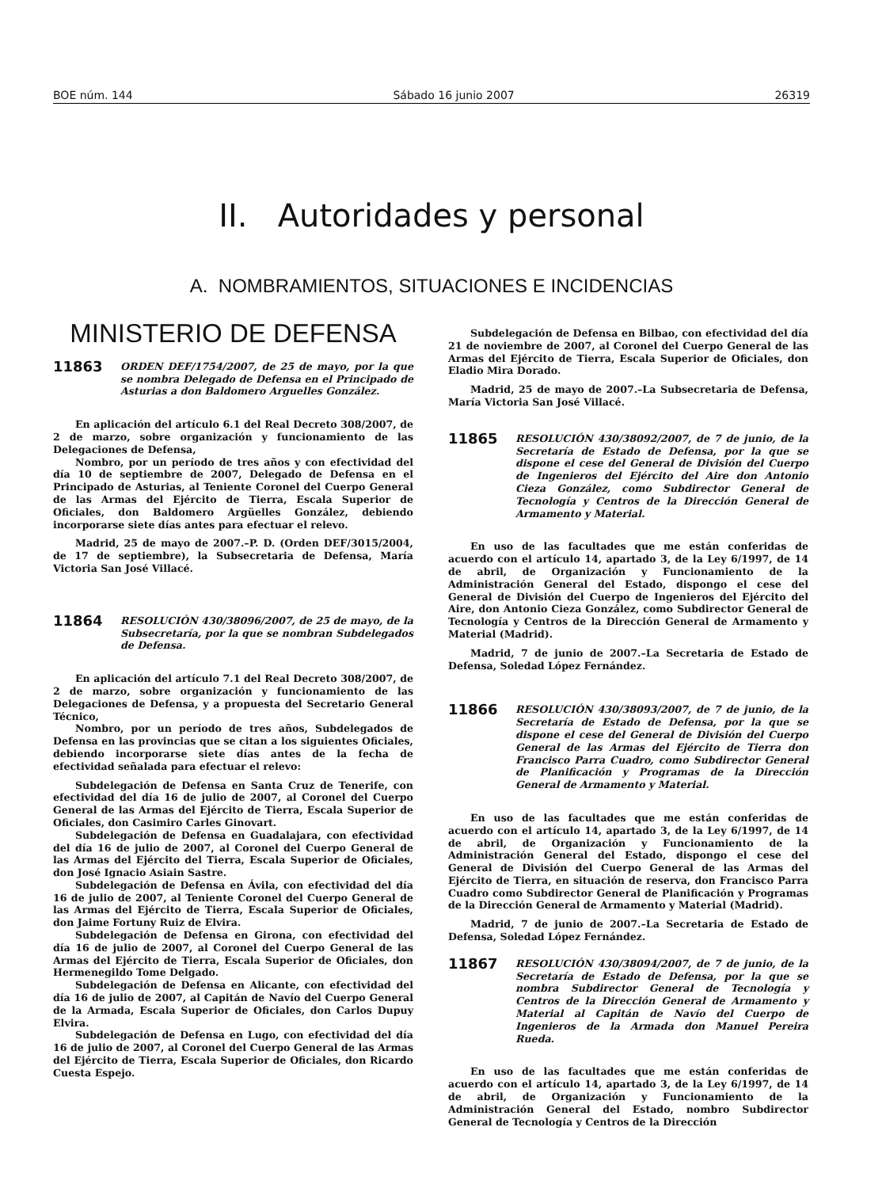BOE núm. 144 Sábado 16 junio 2007 26319
II. Autoridades y personal
A. NOMBRAMIENTOS, SITUACIONES E INCIDENCIAS
MINISTERIO DE DEFENSA
11863
ORDEN DEF/1754/2007, de 25 de mayo, por la que se nombra Delegado de Defensa en el Principado de Asturias a don Baldomero Arguelles González.
En aplicación del artículo 6.1 del Real Decreto 308/2007, de 2 de marzo, sobre organización y funcionamiento de las Delegaciones de Defensa,
Nombro, por un período de tres años y con efectividad del día 10 de septiembre de 2007, Delegado de Defensa en el Principado de Asturias, al Teniente Coronel del Cuerpo General de las Armas del Ejército de Tierra, Escala Superior de Oficiales, don Baldomero Argüelles González, debiendo incorporarse siete días antes para efectuar el relevo.
Madrid, 25 de mayo de 2007.–P. D. (Orden DEF/3015/2004, de 17 de septiembre), la Subsecretaria de Defensa, María Victoria San José Villacé.
11864
RESOLUCIÓN 430/38096/2007, de 25 de mayo, de la Subsecretaría, por la que se nombran Subdelegados de Defensa.
En aplicación del artículo 7.1 del Real Decreto 308/2007, de 2 de marzo, sobre organización y funcionamiento de las Delegaciones de Defensa, y a propuesta del Secretario General Técnico,
Nombro, por un período de tres años, Subdelegados de Defensa en las provincias que se citan a los siguientes Oficiales, debiendo incorporarse siete días antes de la fecha de efectividad señalada para efectuar el relevo:
Subdelegación de Defensa en Santa Cruz de Tenerife, con efectividad del día 16 de julio de 2007, al Coronel del Cuerpo General de las Armas del Ejército de Tierra, Escala Superior de Oficiales, don Casimiro Carles Ginovart.
Subdelegación de Defensa en Guadalajara, con efectividad del día 16 de julio de 2007, al Coronel del Cuerpo General de las Armas del Ejército del Tierra, Escala Superior de Oficiales, don José Ignacio Asiain Sastre.
Subdelegación de Defensa en Ávila, con efectividad del día 16 de julio de 2007, al Teniente Coronel del Cuerpo General de las Armas del Ejército de Tierra, Escala Superior de Oficiales, don Jaime Fortuny Ruiz de Elvira.
Subdelegación de Defensa en Girona, con efectividad del día 16 de julio de 2007, al Coronel del Cuerpo General de las Armas del Ejército de Tierra, Escala Superior de Oficiales, don Hermenegildo Tome Delgado.
Subdelegación de Defensa en Alicante, con efectividad del día 16 de julio de 2007, al Capitán de Navío del Cuerpo General de la Armada, Escala Superior de Oficiales, don Carlos Dupuy Elvira.
Subdelegación de Defensa en Lugo, con efectividad del día 16 de julio de 2007, al Coronel del Cuerpo General de las Armas del Ejército de Tierra, Escala Superior de Oficiales, don Ricardo Cuesta Espejo.
Subdelegación de Defensa en Bilbao, con efectividad del día 21 de noviembre de 2007, al Coronel del Cuerpo General de las Armas del Ejército de Tierra, Escala Superior de Oficiales, don Eladio Mira Dorado.
Madrid, 25 de mayo de 2007.–La Subsecretaria de Defensa, María Victoria San José Villacé.
11865
RESOLUCIÓN 430/38092/2007, de 7 de junio, de la Secretaría de Estado de Defensa, por la que se dispone el cese del General de División del Cuerpo de Ingenieros del Ejército del Aire don Antonio Cieza González, como Subdirector General de Tecnología y Centros de la Dirección General de Armamento y Material.
En uso de las facultades que me están conferidas de acuerdo con el artículo 14, apartado 3, de la Ley 6/1997, de 14 de abril, de Organización y Funcionamiento de la Administración General del Estado, dispongo el cese del General de División del Cuerpo de Ingenieros del Ejército del Aire, don Antonio Cieza González, como Subdirector General de Tecnología y Centros de la Dirección General de Armamento y Material (Madrid).
Madrid, 7 de junio de 2007.–La Secretaria de Estado de Defensa, Soledad López Fernández.
11866
RESOLUCIÓN 430/38093/2007, de 7 de junio, de la Secretaría de Estado de Defensa, por la que se dispone el cese del General de División del Cuerpo General de las Armas del Ejército de Tierra don Francisco Parra Cuadro, como Subdirector General de Planificación y Programas de la Dirección General de Armamento y Material.
En uso de las facultades que me están conferidas de acuerdo con el artículo 14, apartado 3, de la Ley 6/1997, de 14 de abril, de Organización y Funcionamiento de la Administración General del Estado, dispongo el cese del General de División del Cuerpo General de las Armas del Ejército de Tierra, en situación de reserva, don Francisco Parra Cuadro como Subdirector General de Planificación y Programas de la Dirección General de Armamento y Material (Madrid).
Madrid, 7 de junio de 2007.–La Secretaria de Estado de Defensa, Soledad López Fernández.
11867
RESOLUCIÓN 430/38094/2007, de 7 de junio, de la Secretaría de Estado de Defensa, por la que se nombra Subdirector General de Tecnología y Centros de la Dirección General de Armamento y Material al Capitán de Navío del Cuerpo de Ingenieros de la Armada don Manuel Pereira Rueda.
En uso de las facultades que me están conferidas de acuerdo con el artículo 14, apartado 3, de la Ley 6/1997, de 14 de abril, de Organización y Funcionamiento de la Administración General del Estado, nombro Subdirector General de Tecnología y Centros de la Dirección